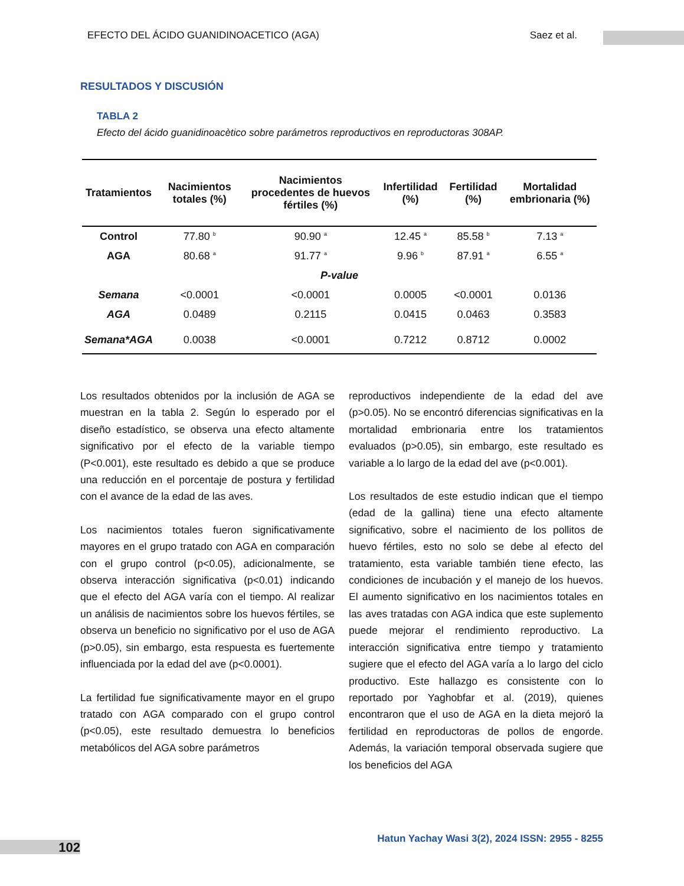EFECTO DEL ÁCIDO GUANIDINOACETICO (AGA) Saez et al.
RESULTADOS Y DISCUSIÓN
TABLA 2
Efecto del ácido guanidinoacètico sobre parámetros reproductivos en reproductoras 308AP.
| Tratamientos | Nacimientos totales (%) | Nacimientos procedentes de huevos fértiles (%) | Infertilidad (%) | Fertilidad (%) | Mortalidad embrionaria (%) |
| --- | --- | --- | --- | --- | --- |
| Control | 77.80 <sup>b</sup> | 90.90 <sup>a</sup> | 12.45 <sup>a</sup> | 85.58 <sup>b</sup> | 7.13 <sup>a</sup> |
| AGA | 80.68 <sup>a</sup> | 91.77 <sup>a</sup> | 9.96 <sup>b</sup> | 87.91 <sup>a</sup> | 6.55 <sup>a</sup> |
| P-value | | | | | |
| Semana | <0.0001 | <0.0001 | 0.0005 | <0.0001 | 0.0136 |
| AGA | 0.0489 | 0.2115 | 0.0415 | 0.0463 | 0.3583 |
| Semana*AGA | 0.0038 | <0.0001 | 0.7212 | 0.8712 | 0.0002 |
Los resultados obtenidos por la inclusión de AGA se muestran en la tabla 2. Según lo esperado por el diseño estadístico, se observa una efecto altamente significativo por el efecto de la variable tiempo (P<0.001), este resultado es debido a que se produce una reducción en el porcentaje de postura y fertilidad con el avance de la edad de las aves.
Los nacimientos totales fueron significativamente mayores en el grupo tratado con AGA en comparación con el grupo control (p<0.05), adicionalmente, se observa interacción significativa (p<0.01) indicando que el efecto del AGA varía con el tiempo. Al realizar un análisis de nacimientos sobre los huevos fértiles, se observa un beneficio no significativo por el uso de AGA (p>0.05), sin embargo, esta respuesta es fuertemente influenciada por la edad del ave (p<0.0001).
La fertilidad fue significativamente mayor en el grupo tratado con AGA comparado con el grupo control (p<0.05), este resultado demuestra lo beneficios metabólicos del AGA sobre parámetros
reproductivos independiente de la edad del ave (p>0.05). No se encontró diferencias significativas en la mortalidad embrionaria entre los tratamientos evaluados (p>0.05), sin embargo, este resultado es variable a lo largo de la edad del ave (p<0.001).
Los resultados de este estudio indican que el tiempo (edad de la gallina) tiene una efecto altamente significativo, sobre el nacimiento de los pollitos de huevo fértiles, esto no solo se debe al efecto del tratamiento, esta variable también tiene efecto, las condiciones de incubación y el manejo de los huevos. El aumento significativo en los nacimientos totales en las aves tratadas con AGA indica que este suplemento puede mejorar el rendimiento reproductivo. La interacción significativa entre tiempo y tratamiento sugiere que el efecto del AGA varía a lo largo del ciclo productivo. Este hallazgo es consistente con lo reportado por Yaghobfar et al. (2019), quienes encontraron que el uso de AGA en la dieta mejoró la fertilidad en reproductoras de pollos de engorde. Además, la variación temporal observada sugiere que los beneficios del AGA
102
Hatun Yachay Wasi 3(2), 2024 ISSN: 2955 - 8255